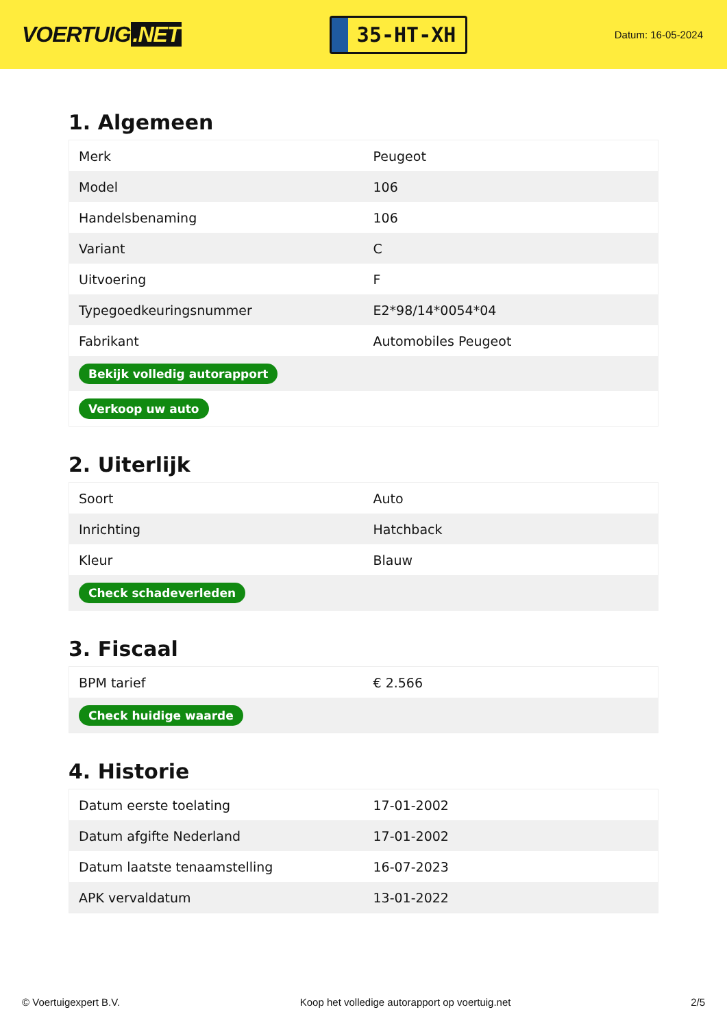VOERTUIG.NET
35-HT-XH
Datum: 16-05-2024
1. Algemeen
| Merk | Peugeot |
| Model | 106 |
| Handelsbenaming | 106 |
| Variant | C |
| Uitvoering | F |
| Typegoedkeuringsnummer | E2*98/14*0054*04 |
| Fabrikant | Automobiles Peugeot |
| Bekijk volledig autorapport | |
| Verkoop uw auto | |
2. Uiterlijk
| Soort | Auto |
| Inrichting | Hatchback |
| Kleur | Blauw |
| Check schadeverleden | |
3. Fiscaal
| BPM tarief | € 2.566 |
| Check huidige waarde | |
4. Historie
| Datum eerste toelating | 17-01-2002 |
| Datum afgifte Nederland | 17-01-2002 |
| Datum laatste tenaamstelling | 16-07-2023 |
| APK vervaldatum | 13-01-2022 |
© Voertuigexpert B.V. Koop het volledige autorapport op voertuig.net 2/5